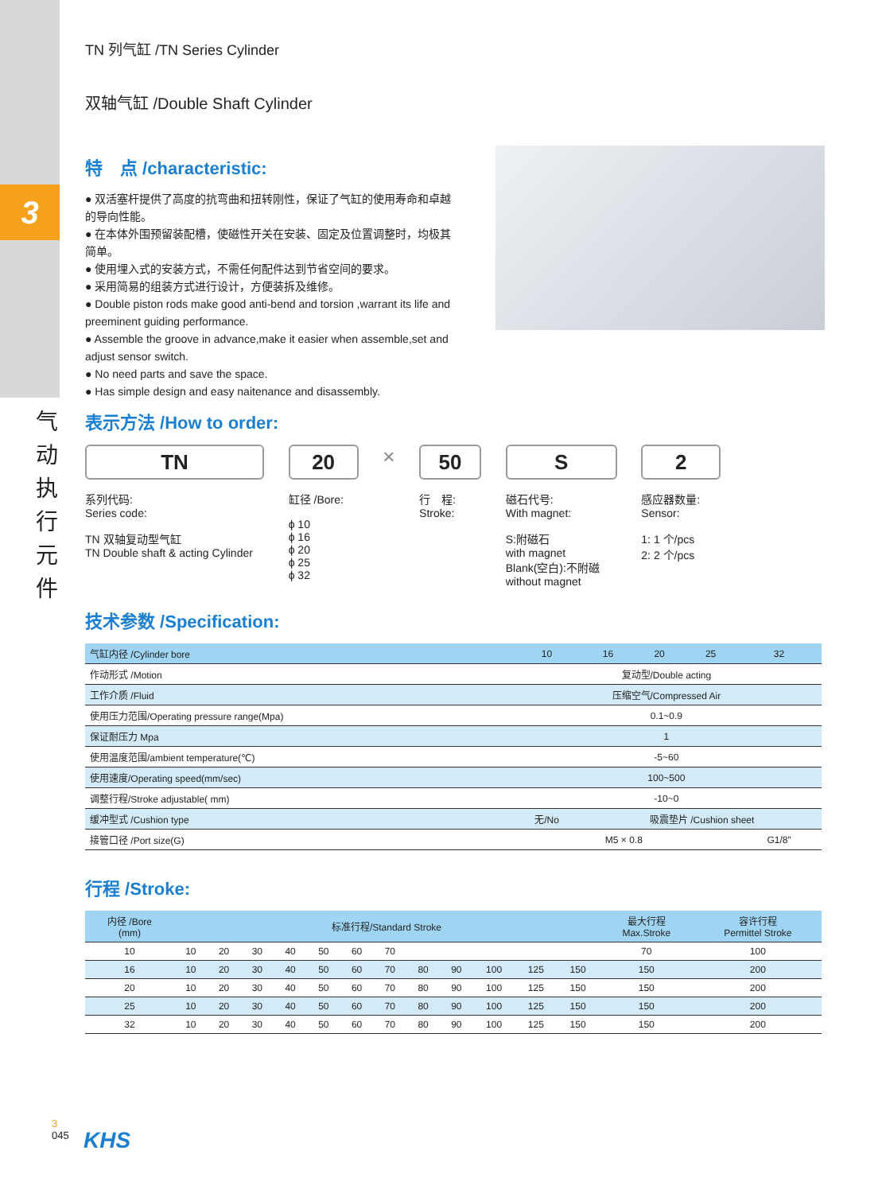3
气 动 执 行 元 件
TN 列气缸 /TN Series Cylinder
双轴气缸 /Double Shaft Cylinder
特　点 /characteristic:
● 双活塞杆提供了高度的抗弯曲和扭转刚性，保证了气缸的使用寿命和卓越的导向性能。
● 在本体外围预留装配槽，使磁性开关在安装、固定及位置调整时，均极其简单。
● 使用埋入式的安装方式，不需任何配件达到节省空间的要求。
● 采用简易的组装方式进行设计，方便装拆及维修。
● Double piston rods make good anti-bend and torsion ,warrant its life and preeminent guiding performance.
● Assemble the groove in advance,make it easier when assemble,set and adjust sensor switch.
● No need parts and save the space.
● Has simple design and easy naitenance and disassembly.
表示方法 /How to order:
TN
系列代码:
Series code:
TN 双轴复动型气缸
TN Double shaft & acting Cylinder
20
缸径 /Bore:
ϕ 10
ϕ 16
ϕ 20
ϕ 25
ϕ 32
×
50
行　程:
Stroke:
S
磁石代号:
With magnet:
S:附磁石
with magnet
Blank(空白):不附磁
without magnet
2
感应器数量:
Sensor:
1: 1 个/pcs
2: 2 个/pcs
技术参数 /Specification:
| 气缸内径 /Cylinder bore | 10 | 16 | 20 | 25 | 32 |
| --- | --- | --- | --- | --- | --- |
| 作动形式 /Motion | 复动型/Double acting | | | | |
| 工作介质 /Fluid | 压缩空气/Compressed Air | | | | |
| 使用压力范围/Operating pressure range(Mpa) | 0.1~0.9 | | | | |
| 保证耐压力 Mpa | 1 | | | | |
| 使用温度范围/ambient temperature(℃) | -5~60 | | | | |
| 使用速度/Operating speed(mm/sec) | 100~500 | | | | |
| 调整行程/Stroke adjustable( mm) | -10~0 | | | | |
| 缓冲型式 /Cushion type | 无/No | 吸震垫片 /Cushion sheet | | | |
| 接管口径 /Port size(G) | M5 × 0.8 | | | | G1/8” |
行程 /Stroke:
| 内径 /Bore (mm) | 标准行程/Standard Stroke | | | | | | | | | | | | 最大行程 Max.Stroke | 容许行程 Permittel Stroke |
| --- | --- | --- | --- | --- | --- | --- | --- | --- | --- | --- | --- | --- | --- | --- |
| 10 | 10 | 20 | 30 | 40 | 50 | 60 | 70 | | | | | | 70 | 100 |
| 16 | 10 | 20 | 30 | 40 | 50 | 60 | 70 | 80 | 90 | 100 | 125 | 150 | 150 | 200 |
| 20 | 10 | 20 | 30 | 40 | 50 | 60 | 70 | 80 | 90 | 100 | 125 | 150 | 150 | 200 |
| 25 | 10 | 20 | 30 | 40 | 50 | 60 | 70 | 80 | 90 | 100 | 125 | 150 | 150 | 200 |
| 32 | 10 | 20 | 30 | 40 | 50 | 60 | 70 | 80 | 90 | 100 | 125 | 150 | 150 | 200 |
3
045
KHS